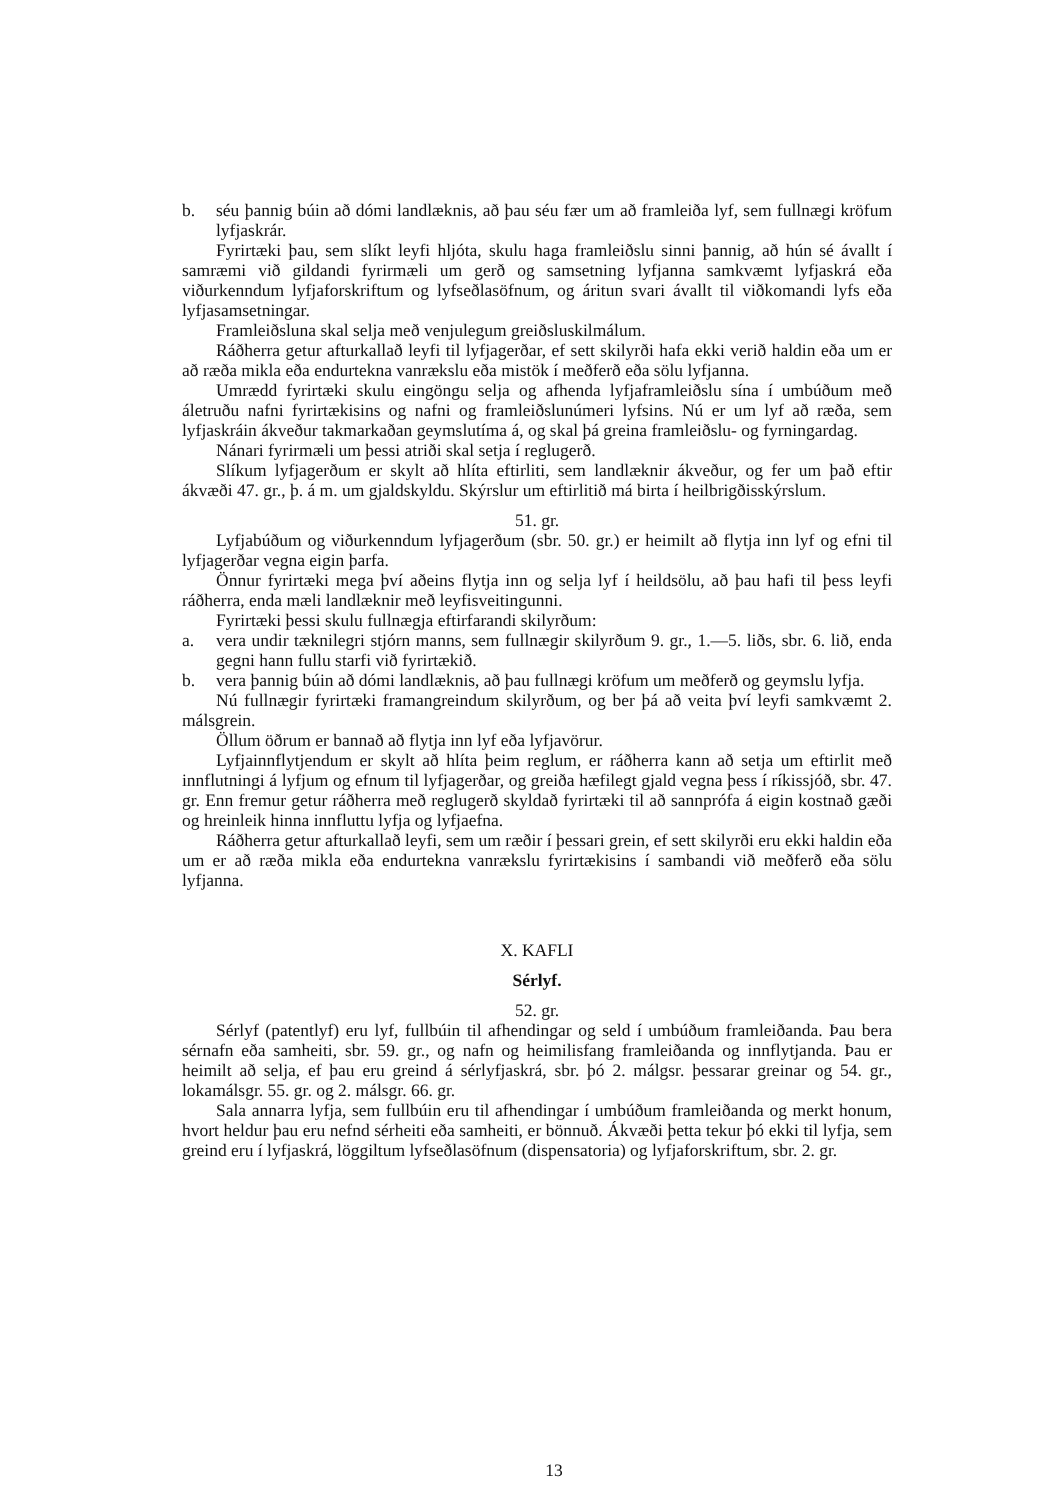b. séu þannig búin að dómi landlæknis, að þau séu fær um að framleiða lyf, sem fullnægi kröfum lyfjaskrár.
Fyrirtæki þau, sem slíkt leyfi hljóta, skulu haga framleiðslu sinni þannig, að hún sé ávallt í samræmi við gildandi fyrirmæli um gerð og samsetning lyfjanna samkvæmt lyfjaskrá eða viðurkenndum lyfjaforskriftum og lyfseðlasöfnum, og áritun svari ávallt til viðkomandi lyfs eða lyfjasamsetningar.
Framleiðsluna skal selja með venjulegum greiðsluskilmálum.
Ráðherra getur afturkallað leyfi til lyfjagerðar, ef sett skilyrði hafa ekki verið haldin eða um er að ræða mikla eða endurtekna vanrækslu eða mistök í meðferð eða sölu lyfjanna.
Umrædd fyrirtæki skulu eingöngu selja og afhenda lyfjaframleiðslu sína í umbúðum með áletruðu nafni fyrirtækisins og nafni og framleiðslunúmeri lyfsins. Nú er um lyf að ræða, sem lyfjaskráin ákveður takmarkaðan geymslutíma á, og skal þá greina framleiðslu- og fyrningardag.
Nánari fyrirmæli um þessi atriði skal setja í reglugerð.
Slíkum lyfjagerðum er skylt að hlíta eftirliti, sem landlæknir ákveður, og fer um það eftir ákvæði 47. gr., þ. á m. um gjaldskyldu. Skýrslur um eftirlitið má birta í heilbrigðisskýrslum.
51. gr.
Lyfjabúðum og viðurkenndum lyfjagerðum (sbr. 50. gr.) er heimilt að flytja inn lyf og efni til lyfjagerðar vegna eigin þarfa.
Önnur fyrirtæki mega því aðeins flytja inn og selja lyf í heildsölu, að þau hafi til þess leyfi ráðherra, enda mæli landlæknir með leyfisveitingunni.
Fyrirtæki þessi skulu fullnægja eftirfarandi skilyrðum:
a. vera undir tæknilegri stjórn manns, sem fullnægir skilyrðum 9. gr., 1.—5. liðs, sbr. 6. lið, enda gegni hann fullu starfi við fyrirtækið.
b. vera þannig búin að dómi landlæknis, að þau fullnægi kröfum um meðferð og geymslu lyfja.
Nú fullnægir fyrirtæki framangreindum skilyrðum, og ber þá að veita því leyfi samkvæmt 2. málsgrein.
Öllum öðrum er bannað að flytja inn lyf eða lyfjavörur.
Lyfjainnflytjendum er skylt að hlíta þeim reglum, er ráðherra kann að setja um eftirlit með innflutningi á lyfjum og efnum til lyfjagerðar, og greiða hæfilegt gjald vegna þess í ríkissjóð, sbr. 47. gr. Enn fremur getur ráðherra með reglugerð skyldað fyrirtæki til að sannprófa á eigin kostnað gæði og hreinleik hinna innfluttu lyfja og lyfjaefna.
Ráðherra getur afturkallað leyfi, sem um ræðir í þessari grein, ef sett skilyrði eru ekki haldin eða um er að ræða mikla eða endurtekna vanrækslu fyrirtækisins í sambandi við meðferð eða sölu lyfjanna.
X. KAFLI
Sérlyf.
52. gr.
Sérlyf (patentlyf) eru lyf, fullbúin til afhendingar og seld í umbúðum framleiðanda. Þau bera sérnafn eða samheiti, sbr. 59. gr., og nafn og heimilisfang framleiðanda og innflytjanda. Þau er heimilt að selja, ef þau eru greind á sérlyfjaskrá, sbr. þó 2. málgsr. þessarar greinar og 54. gr., lokamálsgr. 55. gr. og 2. málsgr. 66. gr.
Sala annarra lyfja, sem fullbúin eru til afhendingar í umbúðum framleiðanda og merkt honum, hvort heldur þau eru nefnd sérheiti eða samheiti, er bönnuð. Ákvæði þetta tekur þó ekki til lyfja, sem greind eru í lyfjaskrá, löggiltum lyfseðlasöfnum (dispensatoria) og lyfjaforskriftum, sbr. 2. gr.
13